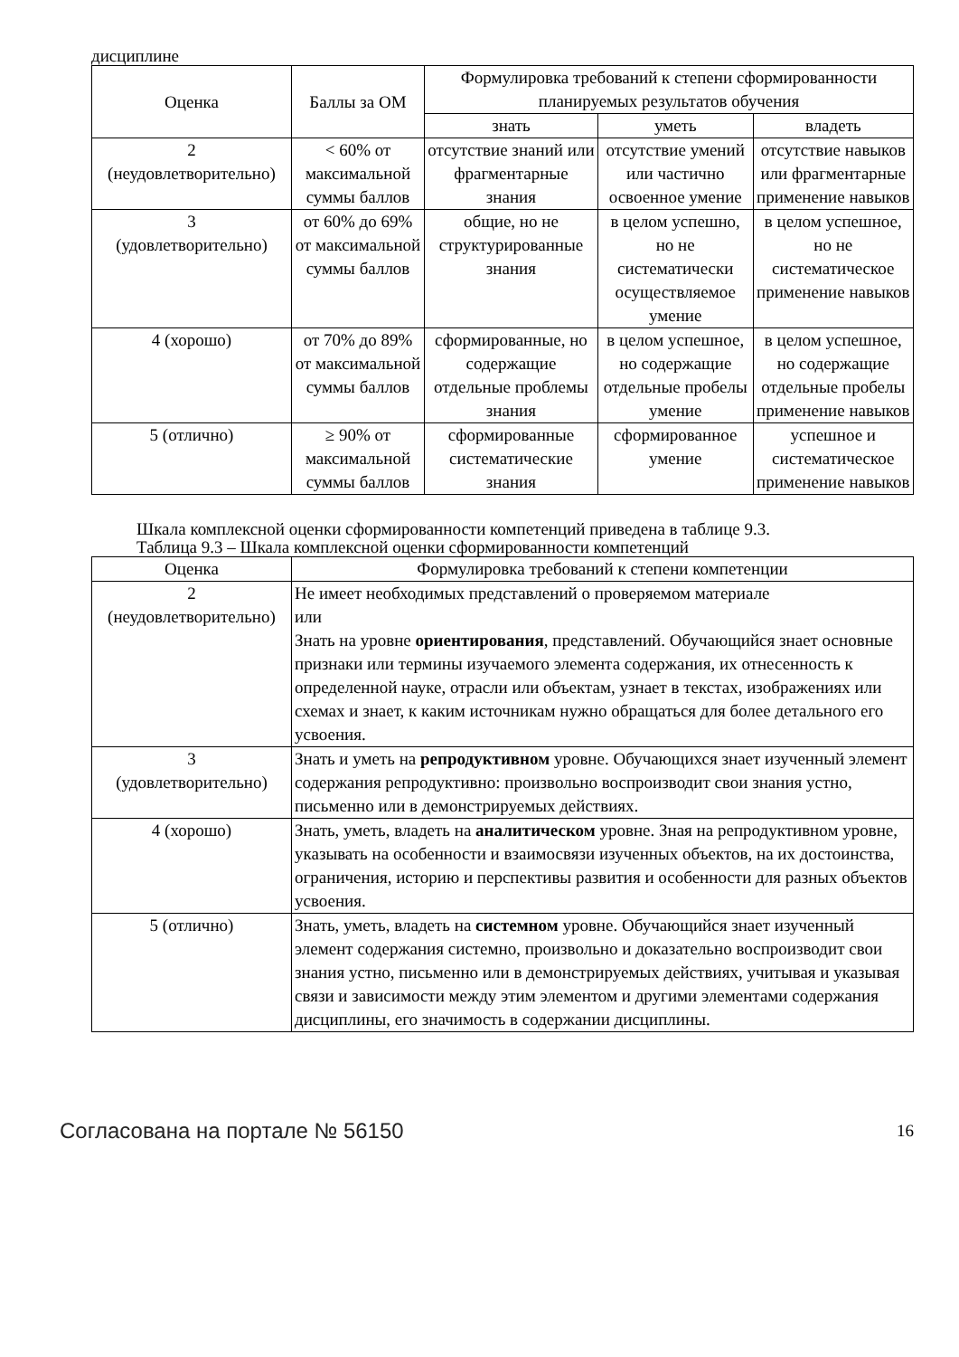дисциплине
| Оценка | Баллы за ОМ | Формулировка требований к степени сформированности планируемых результатов обучения | | |
| --- | --- | --- | --- | --- |
| | | знать | уметь | владеть |
| 2 (неудовлетворительно) | < 60% от максимальной суммы баллов | отсутствие знаний или фрагментарные знания | отсутствие умений или частично освоенное умение | отсутствие навыков или фрагментарные применение навыков |
| 3 (удовлетворительно) | от 60% до 69% от максимальной суммы баллов | общие, но не структурированные знания | в целом успешно, но не систематически осуществляемое умение | в целом успешное, но не систематическое применение навыков |
| 4 (хорошо) | от 70% до 89% от максимальной суммы баллов | сформированные, но содержащие отдельные проблемы знания | в целом успешное, но содержащие отдельные пробелы умение | в целом успешное, но содержащие отдельные пробелы применение навыков |
| 5 (отлично) | ≥ 90% от максимальной суммы баллов | сформированные систематические знания | сформированное умение | успешное и систематическое применение навыков |
Шкала комплексной оценки сформированности компетенций приведена в таблице 9.3.
Таблица 9.3 – Шкала комплексной оценки сформированности компетенций
| Оценка | Формулировка требований к степени компетенции |
| --- | --- |
| 2 (неудовлетворительно) | Не имеет необходимых представлений о проверяемом материале или Знать на уровне ориентирования , представлений. Обучающийся знает основные признаки или термины изучаемого элемента содержания, их отнесенность к определенной науке, отрасли или объектам, узнает в текстах, изображениях или схемах и знает, к каким источникам нужно обращаться для более детального его усвоения. |
| 3 (удовлетворительно) | Знать и уметь на репродуктивном уровне. Обучающихся знает изученный элемент содержания репродуктивно: произвольно воспроизводит свои знания устно, письменно или в демонстрируемых действиях. |
| 4 (хорошо) | Знать, уметь, владеть на аналитическом уровне. Зная на репродуктивном уровне, указывать на особенности и взаимосвязи изученных объектов, на их достоинства, ограничения, историю и перспективы развития и особенности для разных объектов усвоения. |
| 5 (отлично) | Знать, уметь, владеть на системном уровне. Обучающийся знает изученный элемент содержания системно, произвольно и доказательно воспроизводит свои знания устно, письменно или в демонстрируемых действиях, учитывая и указывая связи и зависимости между этим элементом и другими элементами содержания дисциплины, его значимость в содержании дисциплины. |
Согласована на портале № 56150 16